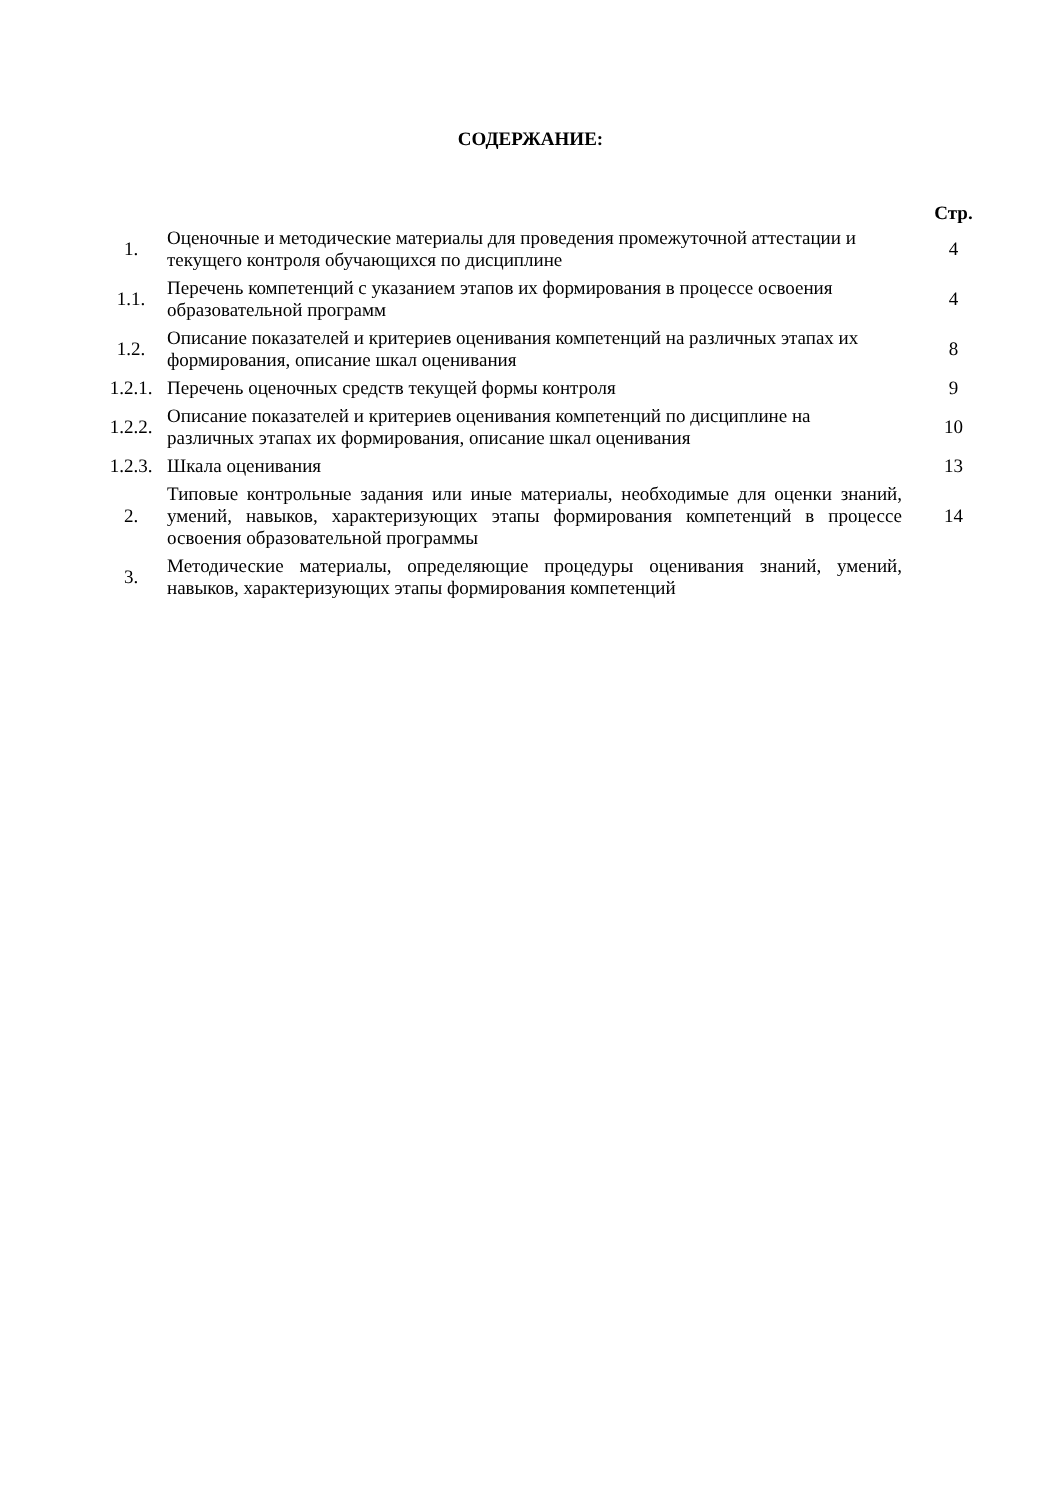СОДЕРЖАНИЕ:
| | | Стр. |
| 1. | Оценочные и методические материалы для проведения промежуточной аттестации и текущего контроля обучающихся по дисциплине | 4 |
| 1.1. | Перечень компетенций с указанием этапов их формирования в процессе освоения образовательной программ | 4 |
| 1.2. | Описание показателей и критериев оценивания компетенций на различных этапах их формирования, описание шкал оценивания | 8 |
| 1.2.1. | Перечень оценочных средств текущей формы контроля | 9 |
| 1.2.2. | Описание показателей и критериев оценивания компетенций по дисциплине на различных этапах их формирования, описание шкал оценивания | 10 |
| 1.2.3. | Шкала оценивания | 13 |
| 2. | Типовые контрольные задания или иные материалы, необходимые для оценки знаний, умений, навыков, характеризующих этапы формирования компетенций в процессе освоения образовательной программы | 14 |
| 3. | Методические материалы, определяющие процедуры оценивания знаний, умений, навыков, характеризующих этапы формирования компетенций | |